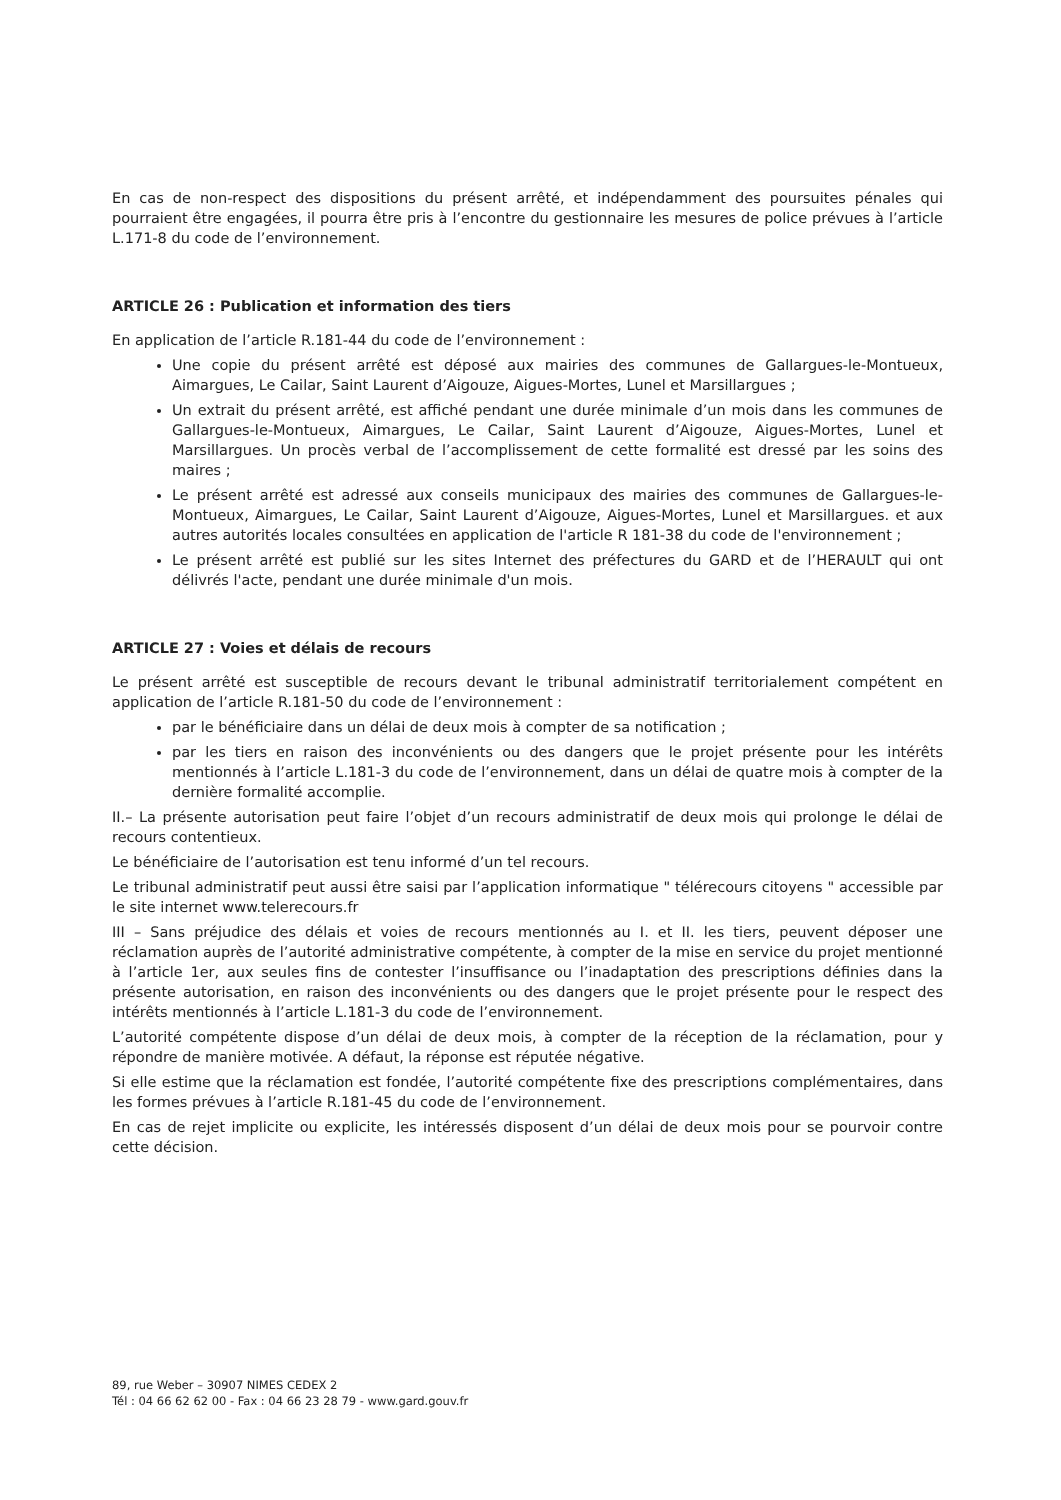En cas de non-respect des dispositions du présent arrêté, et indépendamment des poursuites pénales qui pourraient être engagées, il pourra être pris à l’encontre du gestionnaire les mesures de police prévues à l’article L.171-8 du code de l’environnement.
ARTICLE 26 : Publication et information des tiers
En application de l’article R.181-44 du code de l’environnement :
Une copie du présent arrêté est déposé aux mairies des communes de Gallargues-le-Montueux, Aimargues, Le Cailar, Saint Laurent d’Aigouze, Aigues-Mortes, Lunel et Marsillargues ;
Un extrait du présent arrêté, est affiché pendant une durée minimale d’un mois dans les communes de Gallargues-le-Montueux, Aimargues, Le Cailar, Saint Laurent d’Aigouze, Aigues-Mortes, Lunel et Marsillargues. Un procès verbal de l’accomplissement de cette formalité est dressé par les soins des maires ;
Le présent arrêté est adressé aux conseils municipaux des mairies des communes de Gallargues-le-Montueux, Aimargues, Le Cailar, Saint Laurent d’Aigouze, Aigues-Mortes, Lunel et Marsillargues. et aux autres autorités locales consultées en application de l'article R 181-38 du code de l'environnement ;
Le présent arrêté est publié sur les sites Internet des préfectures du GARD et de l’HERAULT qui ont délivrés l'acte, pendant une durée minimale d'un mois.
ARTICLE 27 : Voies et délais de recours
Le présent arrêté est susceptible de recours devant le tribunal administratif territorialement compétent en application de l’article R.181-50 du code de l’environnement :
par le bénéficiaire dans un délai de deux mois à compter de sa notification ;
par les tiers en raison des inconvénients ou des dangers que le projet présente pour les intérêts mentionnés à l’article L.181-3 du code de l’environnement, dans un délai de quatre mois à compter de la dernière formalité accomplie.
II.– La présente autorisation peut faire l’objet d’un recours administratif de deux mois qui prolonge le délai de recours contentieux.
Le bénéficiaire de l’autorisation est tenu informé d’un tel recours.
Le tribunal administratif peut aussi être saisi par l’application informatique " télérecours citoyens " accessible par le site internet www.telerecours.fr
III – Sans préjudice des délais et voies de recours mentionnés au I. et II. les tiers, peuvent déposer une réclamation auprès de l’autorité administrative compétente, à compter de la mise en service du projet mentionné à l’article 1er, aux seules fins de contester l’insuffisance ou l’inadaptation des prescriptions définies dans la présente autorisation, en raison des inconvénients ou des dangers que le projet présente pour le respect des intérêts mentionnés à l’article L.181-3 du code de l’environnement.
L’autorité compétente dispose d’un délai de deux mois, à compter de la réception de la réclamation, pour y répondre de manière motivée. A défaut, la réponse est réputée négative.
Si elle estime que la réclamation est fondée, l’autorité compétente fixe des prescriptions complémentaires, dans les formes prévues à l’article R.181-45 du code de l’environnement.
En cas de rejet implicite ou explicite, les intéressés disposent d’un délai de deux mois pour se pourvoir contre cette décision.
89, rue Weber – 30907 NIMES CEDEX 2
Tél : 04 66 62 62 00 - Fax : 04 66 23 28 79 - www.gard.gouv.fr